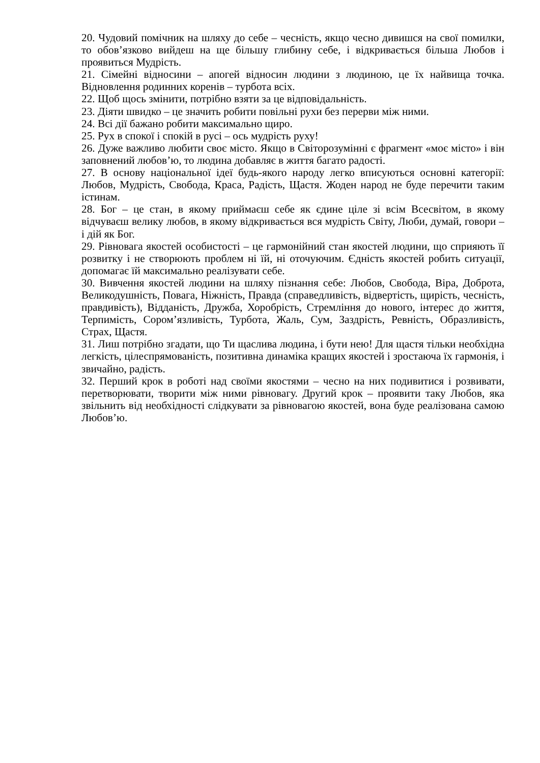20. Чудовий помічник на шляху до себе – чесність, якщо чесно дивишся на свої помилки, то обов’язково вийдеш на ще більшу глибину себе, і відкривається більша Любов і проявиться Мудрість.
21. Сімейні відносини – апогей відносин людини з людиною, це їх найвища точка. Відновлення родинних коренів – турбота всіх.
22. Щоб щось змінити, потрібно взяти за це відповідальність.
23. Діяти швидко – це значить робити повільні рухи без перерви між ними.
24. Всі дії бажано робити максимально щиро.
25. Рух в спокої і спокій в русі – ось мудрість руху!
26. Дуже важливо любити своє місто. Якщо в Світорозумінні є фрагмент «моє місто» і він заповнений любов’ю, то людина добавляє в життя багато радості.
27. В основу національної ідеї будь-якого народу легко вписуються основні категорії: Любов, Мудрість, Свобода, Краса, Радість, Щастя. Жоден народ не буде перечити таким істинам.
28. Бог – це стан, в якому приймаєш себе як єдине ціле зі всім Всесвітом, в якому відчуваєш велику любов, в якому відкривається вся мудрість Світу, Люби, думай, говори – і дій як Бог.
29. Рівновага якостей особистості – це гармонійний стан якостей людини, що сприяють її розвитку і не створюють проблем ні їй, ні оточуючим. Єдність якостей робить ситуації, допомагає їй максимально реалізувати себе.
30. Вивчення якостей людини на шляху пізнання себе: Любов, Свобода, Віра, Доброта, Великодушність, Повага, Ніжність, Правда (справедливість, відвертість, щирість, чесність, правдивість), Відданість, Дружба, Хоробрість, Стремління до нового, інтерес до життя, Терпимість, Сором’язливість, Турбота, Жаль, Сум, Заздрість, Ревність, Образливість, Страх, Щастя.
31. Лиш потрібно згадати, що Ти щаслива людина, і бути нею! Для щастя тільки необхідна легкість, цілеспрямованість, позитивна динаміка кращих якостей і зростаюча їх гармонія, і звичайно, радість.
32. Перший крок в роботі над своїми якостями – чесно на них подивитися і розвивати, перетворювати, творити між ними рівновагу. Другий крок – проявити таку Любов, яка звільнить від необхідності слідкувати за рівновагою якостей, вона буде реалізована самою Любов’ю.